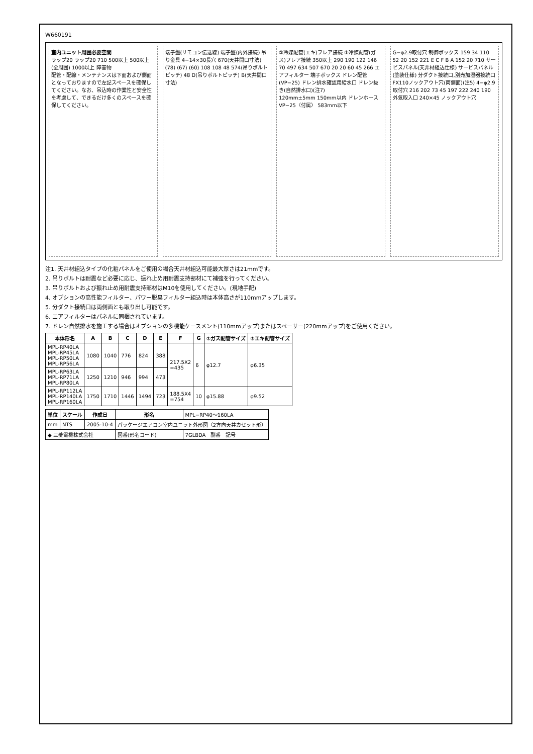W660191
室内ユニット周囲必要空間
ラップ20 ラップ20 710 500以上 500以上(全周囲) 1000以上 障害物
配管・配線・メンテナンスは下面および側面となっておりますので左記スペースを確保してください。なお、吊込時の作業性と安全性を考慮して、できるだけ多くのスペースを確保してください。
端子盤(リモコン伝送線) 端子盤(内外接続) 吊り金具 4−14×30長穴 670(天井開口寸法) (78) (67) (60) 108 108 48 574(吊りボルトピッチ) 48 D(吊りボルトピッチ) B(天井開口寸法)
②冷媒配管(エキ)フレア接続 ①冷媒配管(ガス)フレア接続 350以上 290 190 122 146 70 497 634 507 670 20 20 60 45 266 エアフィルター 端子ボックス ドレン配管(VP−25) ドレン排水確認用給水口 ドレン抜き(自然排水口)(注7)
120mm±5mm 150mm以内 ドレンホース VP−25〈付属〉 583mm以下
G−φ2.9取付穴 制御ボックス 159 34 110 52 20 152 221 E C F B A 152 20 710 サービスパネル(天井材組込仕様) サービスパネル(塗装仕様) 分ダクト接続口,別売加湿器接続口 FX110ノックアウト穴(両側面)(注5) 4−φ2.9 取付穴 216 202 73 45 197 222 240 190 外気取入口 240×45 ノックアウト穴
注1. 天井材組込タイプの化粧パネルをご使用の場合天井材組込可能最大厚さは21mmです。
2. 吊りボルトは耐震など必要に応じ、振れ止め用耐震支持部材にて補強を行ってください。
3. 吊りボルトおよび振れ止め用耐震支持部材はM10を使用してください。(現地手配)
4. オプションの高性能フィルター、パワー脱臭フィルター組込時は本体高さが110mmアップします。
5. 分ダクト接続口は両側面とも取り出し可能です。
6. エアフィルターはパネルに同梱されています。
7. ドレン自然排水を施工する場合はオプションの多機能ケースメント(110mmアップ)またはスペーサー(220mmアップ)をご使用ください。
| 本体形名 | A | B | C | D | E | F | G | ①ガス配管サイズ | ②エキ配管サイズ |
| --- | --- | --- | --- | --- | --- | --- | --- | --- | --- |
| MPL-RP40LA MPL-RP45LA MPL-RP50LA MPL-RP56LA | 1080 | 1040 | 776 | 824 | 388 | 217.5X2 =435 | 6 | φ12.7 | φ6.35 |
| MPL-RP63LA MPL-RP71LA MPL-RP80LA | 1250 | 1210 | 946 | 994 | 473 | | | | |
| MPL-RP112LA MPL-RP140LA MPL-RP160LA | 1750 | 1710 | 1446 | 1494 | 723 | 188.5X4 =754 | 10 | φ15.88 | φ9.52 |
| 単位 | スケール | 作成日 | 形名 | MPL−RP40〜160LA |
| mm | NTS | 2005-10-4 | パッケージエアコン室内ユニット外形図（2方向天井カセット形） | |
| ◆ 三菱電機株式会社 | | | 図番(形名コード) | 7GLBDA 副番 記号 |